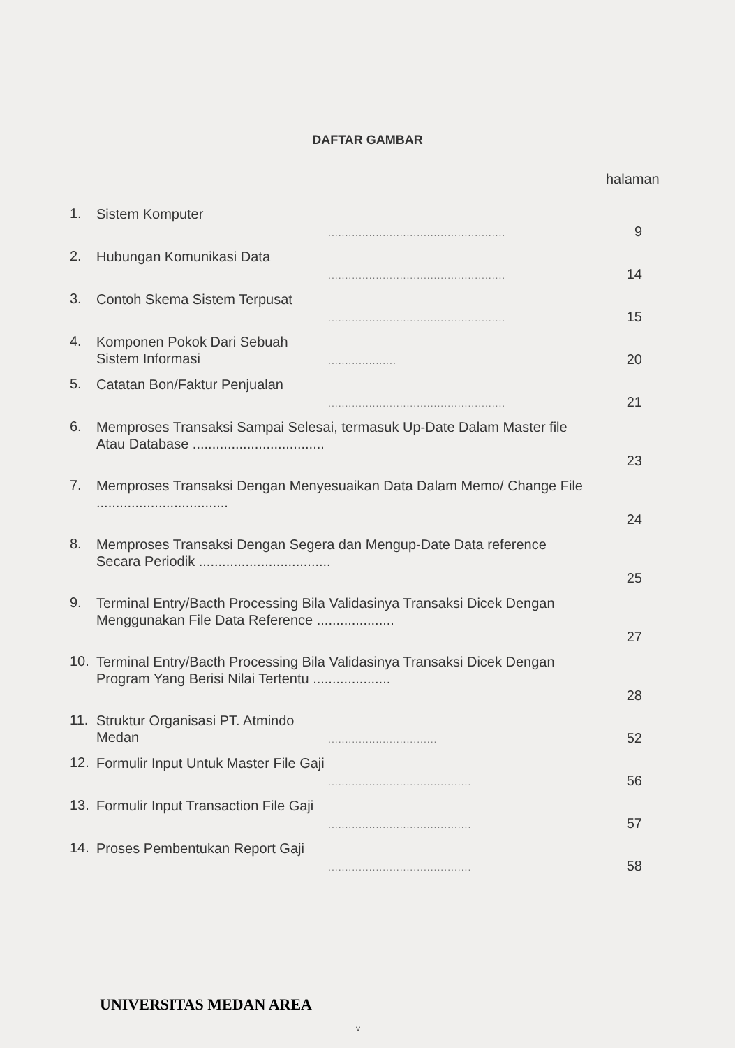DAFTAR GAMBAR
halaman
| 1. | Sistem Komputer | .................................................... | 9 |
| 2. | Hubungan Komunikasi Data | .................................................... | 14 |
| 3. | Contoh Skema Sistem Terpusat | .................................................... | 15 |
| 4. | Komponen Pokok Dari Sebuah Sistem Informasi | .................... | 20 |
| 5. | Catatan Bon/Faktur Penjualan | .................................................... | 21 |
| 6. | Memproses Transaksi Sampai Selesai, termasuk Up-Date Dalam Master file Atau Database .................................. | | 23 |
| 7. | Memproses Transaksi Dengan Menyesuaikan Data Dalam Memo/ Change File .................................. | | 24 |
| 8. | Memproses Transaksi Dengan Segera dan Mengup-Date Data reference Secara Periodik .................................. | | 25 |
| 9. | Terminal Entry/Bacth Processing Bila Validasinya Transaksi Dicek Dengan Menggunakan File Data Reference .................... | | 27 |
| 10. | Terminal Entry/Bacth Processing Bila Validasinya Transaksi Dicek Dengan Program Yang Berisi Nilai Tertentu .................... | | 28 |
| 11. | Struktur Organisasi PT. Atmindo Medan | ................................ | 52 |
| 12. | Formulir Input Untuk Master File Gaji | .......................................... | 56 |
| 13. | Formulir Input Transaction File Gaji | .......................................... | 57 |
| 14. | Proses Pembentukan Report Gaji | .......................................... | 58 |
UNIVERSITAS MEDAN AREA
v